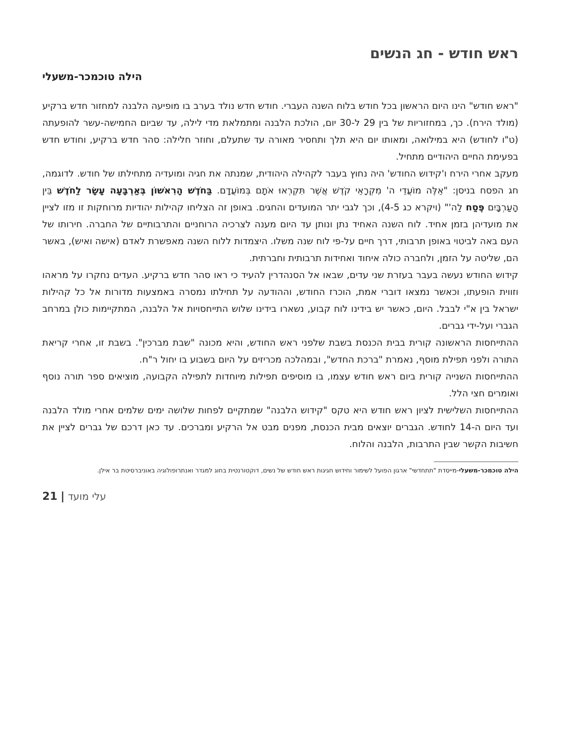ראש חודש - חג הנשים
הילה טוכמכר-משעלי
"ראש חודש" הינו היום הראשון בכל חודש בלוח השנה העברי. חודש חדש נולד בערב בו מופיעה הלבנה למחזור חדש ברקיע (מולד הירח). כך, במחזוריות של בין 29 ל-30 יום, הולכת הלבנה ומתמלאת מדי לילה, עד שביום החמישה-עשר להופעתה (ט"ו לחודש) היא במילואה, ומאותו יום היא תלך ותחסיר מאורה עד שתעלם, וחוזר חלילה: סהר חדש ברקיע, וחודש חדש בפעימת החיים היהודיים מתחיל.
מעקב אחרי הירח ו'קידוש החודש' היה נחוץ בעבר לקהילה היהודית, שמנתה את חגיה ומועדיה מתחילתו של חודש. לדוגמה, חג הפסח בניסן: "אֵלֶּה מוֹעֲדֵי ה' מִקְרָאֵי קֹדֶשׁ אֲשֶׁר תִּקְרְאוּ אֹתָם בְּמוֹעֲדָם. בַּחֹדֶשׁ הָרִאשׁוֹן בְּאַרְבָּעָה עָשָׂר לַחֹדֶשׁ בֵּין הָעַרְבָּיִם פֶּסַח לַה'" (ויקרא כג 4-5), וכך לגבי יתר המועדים והחגים. באופן זה הצליחו קהילות יהודיות מרוחקות זו מזו לציין את מועדיהן בזמן אחיד. לוח השנה האחיד נתן ונותן עד היום מענה לצרכיה הרוחניים והתרבותיים של החברה. חירותו של העם באה לביטוי באופן תרבותי, דרך חיים על-פי לוח שנה משלו. היצמדות ללוח השנה מאפשרת לאדם (אישה ואיש), באשר הם, שליטה על הזמן, ולחברה כולה איחוד ואחידות תרבותית וחברתית.
קידוש החודש נעשה בעבר בעזרת שני עדים, שבאו אל הסנהדרין להעיד כי ראו סהר חדש ברקיע. העדים נחקרו על מראהו וזווית הופעתו, וכאשר נמצאו דוברי אמת, הוכרז החודש, וההודעה על תחילתו נמסרה באמצעות מדורות אל כל קהילות ישראל בין א"י לבבל. היום, כאשר יש בידינו לוח קבוע, נשארו בידינו שלוש התייחסויות אל הלבנה, המתקיימות כולן במרחב הגברי ועל-ידי גברים.
ההתייחסות הראשונה קורית בבית הכנסת בשבת שלפני ראש החודש, והיא מכונה "שבת מברכין". בשבת זו, אחרי קריאת התורה ולפני תפילת מוסף, נאמרת "ברכת החדש", ובמהלכה מכריזים על היום בשבוע בו יחול ר"ח.
ההתייחסות השנייה קורית ביום ראש חודש עצמו, בו מוסיפים תפילות מיוחדות לתפילה הקבועה, מוציאים ספר תורה נוסף ואומרים חצי הלל.
ההתייחסות השלישית לציון ראש חודש היא טקס "קידוש הלבנה" שמתקיים לפחות שלושה ימים שלמים אחרי מולד הלבנה ועד היום ה-14 לחודש. הגברים יוצאים מבית הכנסת, מפנים מבט אל הרקיע ומברכים. עד כאן דרכם של גברים לציין את חשיבות הקשר שבין התרבות, הלבנה והלוח.
הילה טוכמכר-משעלי-מייסדת "תתחדשי" ארגון הפועל לשימור וחידוש חגיגות ראש חודש של נשים, דוקטורנטית בחוג למגדר ואנתרופולוגיה באוניברסיטת בר אילן.
21 | עלי מועד